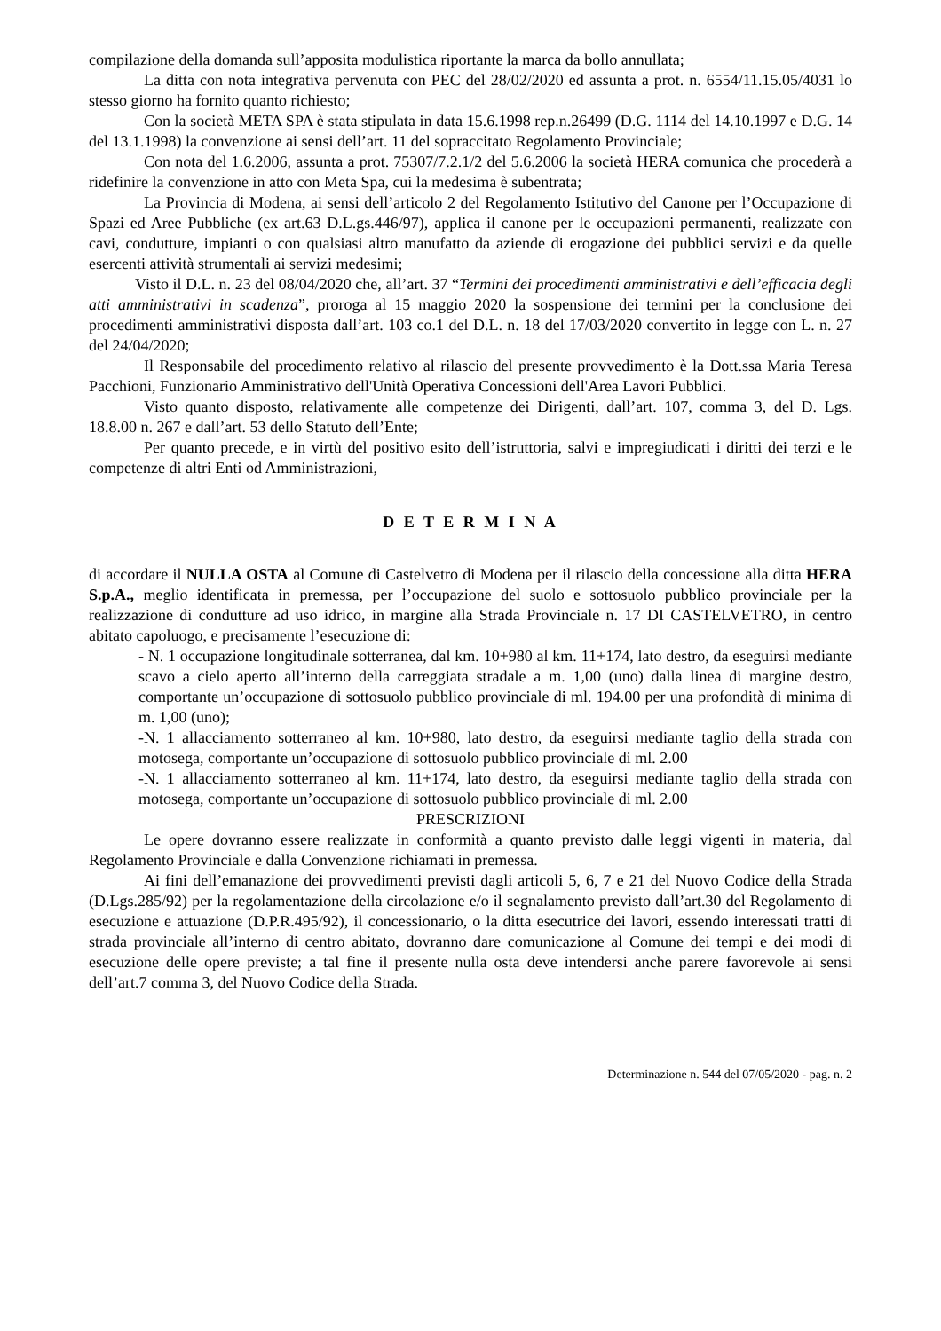compilazione della domanda sull’apposita modulistica riportante la marca da bollo annullata;
La ditta con nota integrativa pervenuta con PEC del 28/02/2020 ed assunta a prot. n. 6554/11.15.05/4031 lo stesso giorno ha fornito quanto richiesto;
Con la società META SPA è stata stipulata in data 15.6.1998 rep.n.26499 (D.G. 1114 del 14.10.1997 e D.G. 14 del 13.1.1998) la convenzione ai sensi dell’art. 11 del sopraccitato Regolamento Provinciale;
Con nota del 1.6.2006, assunta a prot. 75307/7.2.1/2 del 5.6.2006 la società HERA comunica che procederà a ridefinire la convenzione in atto con Meta Spa, cui la medesima è subentrata;
La Provincia di Modena, ai sensi dell’articolo 2 del Regolamento Istitutivo del Canone per l’Occupazione di Spazi ed Aree Pubbliche (ex art.63 D.L.gs.446/97), applica il canone per le occupazioni permanenti, realizzate con cavi, condutture, impianti o con qualsiasi altro manufatto da aziende di erogazione dei pubblici servizi e da quelle esercenti attività strumentali ai servizi medesimi;
Visto il D.L. n. 23 del 08/04/2020 che, all’art. 37 “Termini dei procedimenti amministrativi e dell’efficacia degli atti amministrativi in scadenza”, proroga al 15 maggio 2020 la sospensione dei termini per la conclusione dei procedimenti amministrativi disposta dall’art. 103 co.1 del D.L. n. 18 del 17/03/2020 convertito in legge con L. n. 27 del 24/04/2020;
Il Responsabile del procedimento relativo al rilascio del presente provvedimento è la Dott.ssa Maria Teresa Pacchioni, Funzionario Amministrativo dell'Unità Operativa Concessioni dell'Area Lavori Pubblici.
Visto quanto disposto, relativamente alle competenze dei Dirigenti, dall’art. 107, comma 3, del D. Lgs. 18.8.00 n. 267 e dall’art. 53 dello Statuto dell’Ente;
Per quanto precede, e in virtù del positivo esito dell’istruttoria, salvi e impregiudicati i diritti dei terzi e le competenze di altri Enti od Amministrazioni,
D E T E R M I N A
di accordare il NULLA OSTA al Comune di Castelvetro di Modena per il rilascio della concessione alla ditta HERA S.p.A., meglio identificata in premessa, per l’occupazione del suolo e sottosuolo pubblico provinciale per la realizzazione di condutture ad uso idrico, in margine alla Strada Provinciale n. 17 DI CASTELVETRO, in centro abitato capoluogo, e precisamente l’esecuzione di:
- N. 1 occupazione longitudinale sotterranea, dal km. 10+980 al km. 11+174, lato destro, da eseguirsi mediante scavo a cielo aperto all’interno della carreggiata stradale a m. 1,00 (uno) dalla linea di margine destro, comportante un’occupazione di sottosuolo pubblico provinciale di ml. 194.00 per una profondità di minima di m. 1,00 (uno);
-N. 1 allacciamento sotterraneo al km. 10+980, lato destro, da eseguirsi mediante taglio della strada con motosega, comportante un’occupazione di sottosuolo pubblico provinciale di ml. 2.00
-N. 1 allacciamento sotterraneo al km. 11+174, lato destro, da eseguirsi mediante taglio della strada con motosega, comportante un’occupazione di sottosuolo pubblico provinciale di ml. 2.00
PRESCRIZIONI
Le opere dovranno essere realizzate in conformità a quanto previsto dalle leggi vigenti in materia, dal Regolamento Provinciale e dalla Convenzione richiamati in premessa.
Ai fini dell’emanazione dei provvedimenti previsti dagli articoli 5, 6, 7 e 21 del Nuovo Codice della Strada (D.Lgs.285/92) per la regolamentazione della circolazione e/o il segnalamento previsto dall’art.30 del Regolamento di esecuzione e attuazione (D.P.R.495/92), il concessionario, o la ditta esecutrice dei lavori, essendo interessati tratti di strada provinciale all’interno di centro abitato, dovranno dare comunicazione al Comune dei tempi e dei modi di esecuzione delle opere previste; a tal fine il presente nulla osta deve intendersi anche parere favorevole ai sensi dell’art.7 comma 3, del Nuovo Codice della Strada.
Determinazione n. 544 del 07/05/2020 - pag. n. 2